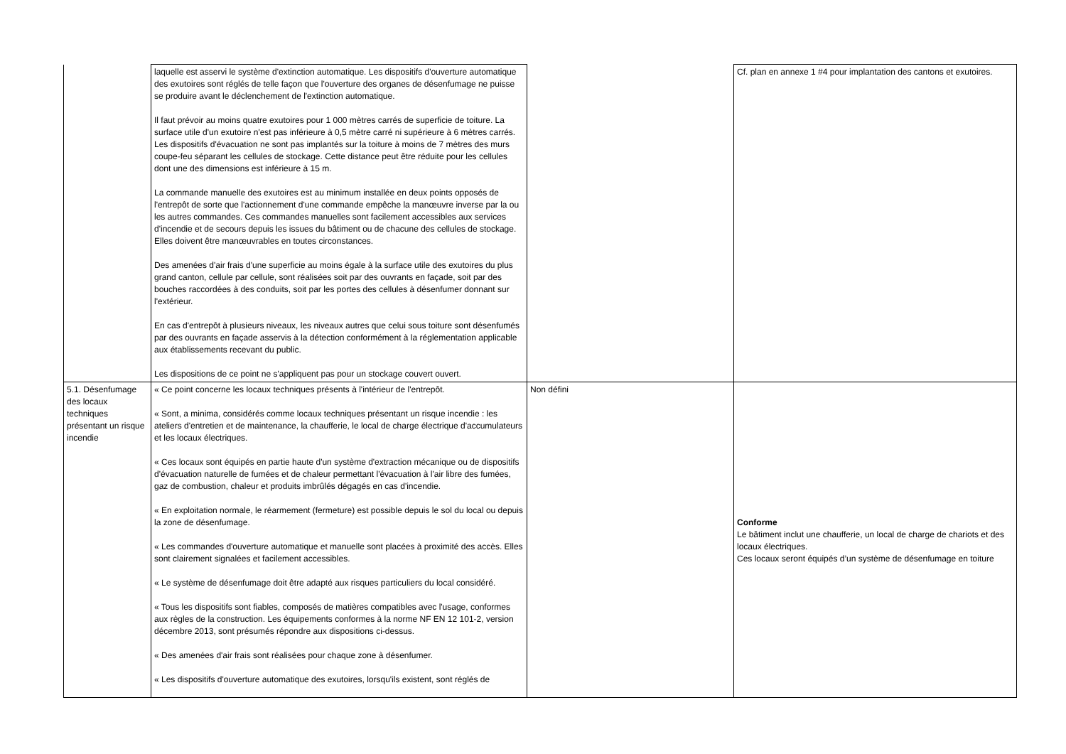| | laquelle est asservi le système d'extinction automatique. Les dispositifs d'ouverture automatique des exutoires sont réglés de telle façon que l'ouverture des organes de désenfumage ne puisse se produire avant le déclenchement de l'extinction automatique. Il faut prévoir au moins quatre exutoires pour 1 000 mètres carrés de superficie de toiture. La surface utile d'un exutoire n'est pas inférieure à 0,5 mètre carré ni supérieure à 6 mètres carrés. Les dispositifs d'évacuation ne sont pas implantés sur la toiture à moins de 7 mètres des murs coupe-feu séparant les cellules de stockage. Cette distance peut être réduite pour les cellules dont une des dimensions est inférieure à 15 m. La commande manuelle des exutoires est au minimum installée en deux points opposés de l'entrepôt de sorte que l'actionnement d'une commande empêche la manœuvre inverse par la ou les autres commandes. Ces commandes manuelles sont facilement accessibles aux services d'incendie et de secours depuis les issues du bâtiment ou de chacune des cellules de stockage. Elles doivent être manœuvrables en toutes circonstances. Des amenées d'air frais d'une superficie au moins égale à la surface utile des exutoires du plus grand canton, cellule par cellule, sont réalisées soit par des ouvrants en façade, soit par des bouches raccordées à des conduits, soit par les portes des cellules à désenfumer donnant sur l'extérieur. En cas d'entrepôt à plusieurs niveaux, les niveaux autres que celui sous toiture sont désenfumés par des ouvrants en façade asservis à la détection conformément à la réglementation applicable aux établissements recevant du public. Les dispositions de ce point ne s'appliquent pas pour un stockage couvert ouvert. | | Cf. plan en annexe 1 #4 pour implantation des cantons et exutoires. |
| 5.1. Désenfumage des locaux techniques présentant un risque incendie | « Ce point concerne les locaux techniques présents à l'intérieur de l'entrepôt. « Sont, a minima, considérés comme locaux techniques présentant un risque incendie : les ateliers d'entretien et de maintenance, la chaufferie, le local de charge électrique d'accumulateurs et les locaux électriques. « Ces locaux sont équipés en partie haute d'un système d'extraction mécanique ou de dispositifs d'évacuation naturelle de fumées et de chaleur permettant l'évacuation à l'air libre des fumées, gaz de combustion, chaleur et produits imbrûlés dégagés en cas d'incendie. « En exploitation normale, le réarmement (fermeture) est possible depuis le sol du local ou depuis la zone de désenfumage. « Les commandes d'ouverture automatique et manuelle sont placées à proximité des accès. Elles sont clairement signalées et facilement accessibles. « Le système de désenfumage doit être adapté aux risques particuliers du local considéré. « Tous les dispositifs sont fiables, composés de matières compatibles avec l'usage, conformes aux règles de la construction. Les équipements conformes à la norme NF EN 12 101-2, version décembre 2013, sont présumés répondre aux dispositions ci-dessus. « Des amenées d'air frais sont réalisées pour chaque zone à désenfumer. « Les dispositifs d'ouverture automatique des exutoires, lorsqu'ils existent, sont réglés de | Non défini | Conforme Le bâtiment inclut une chaufferie, un local de charge de chariots et des locaux électriques. Ces locaux seront équipés d’un système de désenfumage en toiture |